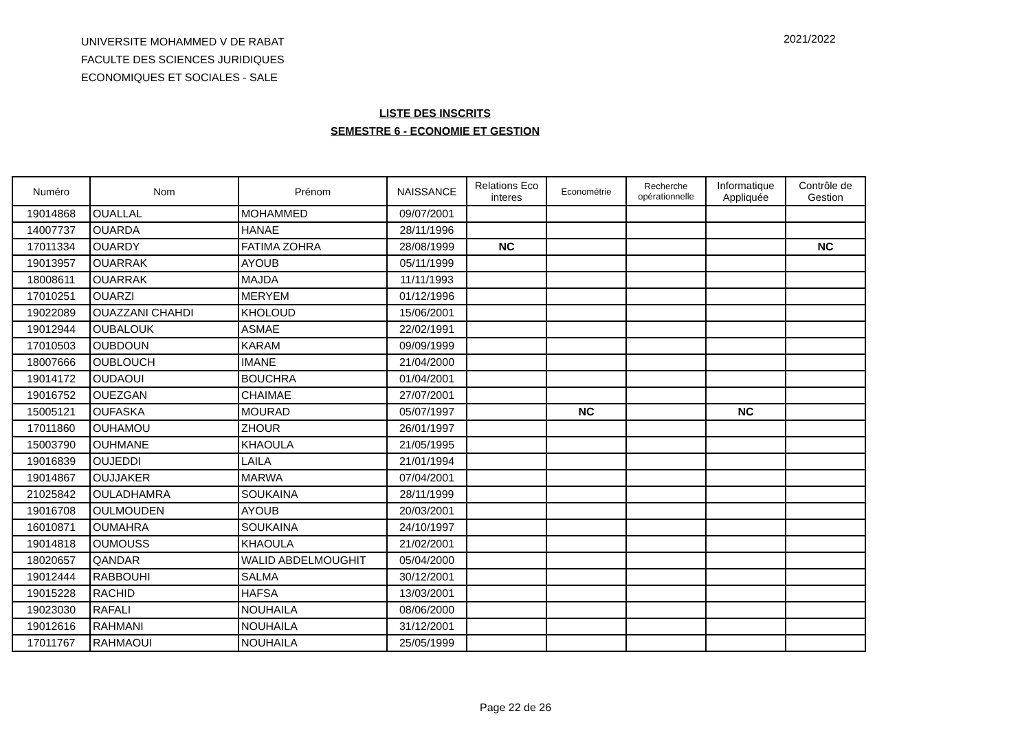UNIVERSITE MOHAMMED V DE RABAT
FACULTE DES SCIENCES JURIDIQUES
ECONOMIQUES ET SOCIALES - SALE
2021/2022
LISTE DES INSCRITS
SEMESTRE 6 - ECONOMIE ET GESTION
| Numéro | Nom | Prénom | NAISSANCE | Relations Eco interes | Econométrie | Recherche opérationnelle | Informatique Appliquée | Contrôle de Gestion |
| --- | --- | --- | --- | --- | --- | --- | --- | --- |
| 19014868 | OUALLAL | MOHAMMED | 09/07/2001 | | | | | |
| 14007737 | OUARDA | HANAE | 28/11/1996 | | | | | |
| 17011334 | OUARDY | FATIMA ZOHRA | 28/08/1999 | NC | | | | NC |
| 19013957 | OUARRAK | AYOUB | 05/11/1999 | | | | | |
| 18008611 | OUARRAK | MAJDA | 11/11/1993 | | | | | |
| 17010251 | OUARZI | MERYEM | 01/12/1996 | | | | | |
| 19022089 | OUAZZANI CHAHDI | KHOLOUD | 15/06/2001 | | | | | |
| 19012944 | OUBALOUK | ASMAE | 22/02/1991 | | | | | |
| 17010503 | OUBDOUN | KARAM | 09/09/1999 | | | | | |
| 18007666 | OUBLOUCH | IMANE | 21/04/2000 | | | | | |
| 19014172 | OUDAOUI | BOUCHRA | 01/04/2001 | | | | | |
| 19016752 | OUEZGAN | CHAIMAE | 27/07/2001 | | | | | |
| 15005121 | OUFASKA | MOURAD | 05/07/1997 | | NC | | NC | |
| 17011860 | OUHAMOU | ZHOUR | 26/01/1997 | | | | | |
| 15003790 | OUHMANE | KHAOULA | 21/05/1995 | | | | | |
| 19016839 | OUJEDDI | LAILA | 21/01/1994 | | | | | |
| 19014867 | OUJJAKER | MARWA | 07/04/2001 | | | | | |
| 21025842 | OULADHAMRA | SOUKAINA | 28/11/1999 | | | | | |
| 19016708 | OULMOUDEN | AYOUB | 20/03/2001 | | | | | |
| 16010871 | OUMAHRA | SOUKAINA | 24/10/1997 | | | | | |
| 19014818 | OUMOUSS | KHAOULA | 21/02/2001 | | | | | |
| 18020657 | QANDAR | WALID ABDELMOUGHIT | 05/04/2000 | | | | | |
| 19012444 | RABBOUHI | SALMA | 30/12/2001 | | | | | |
| 19015228 | RACHID | HAFSA | 13/03/2001 | | | | | |
| 19023030 | RAFALI | NOUHAILA | 08/06/2000 | | | | | |
| 19012616 | RAHMANI | NOUHAILA | 31/12/2001 | | | | | |
| 17011767 | RAHMAOUI | NOUHAILA | 25/05/1999 | | | | | |
Page 22 de 26